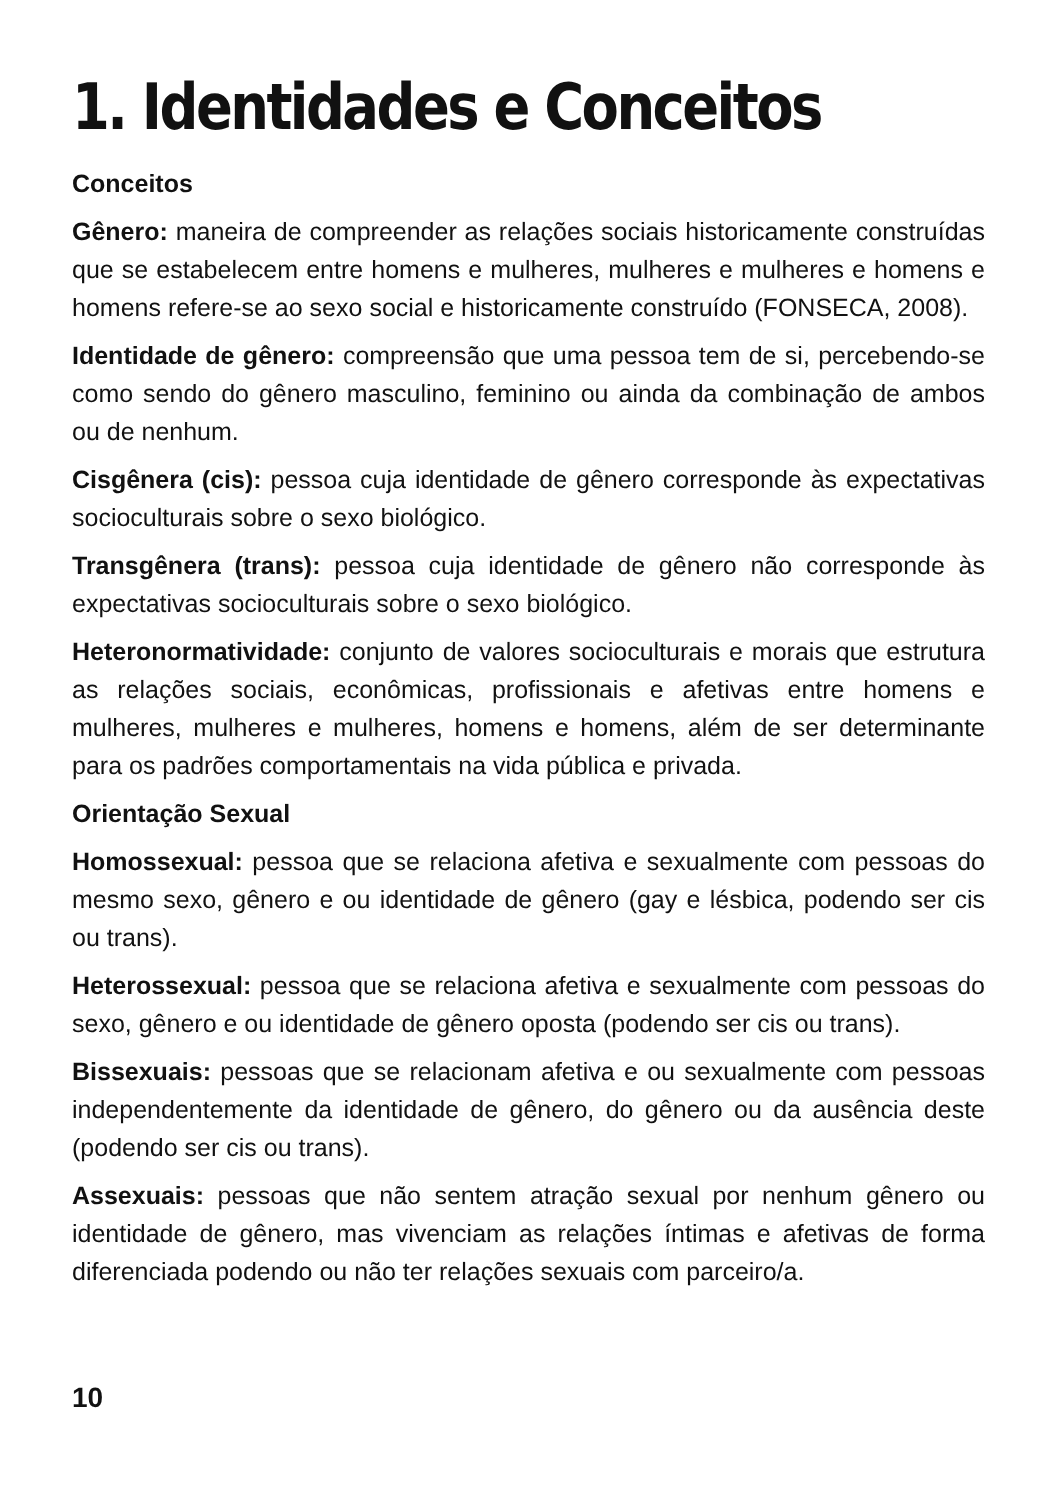1. Identidades e Conceitos
Conceitos
Gênero: maneira de compreender as relações sociais historicamente construídas que se estabelecem entre homens e mulheres, mulheres e mulheres e homens e homens refere-se ao sexo social e historicamente construído (FONSECA, 2008).
Identidade de gênero: compreensão que uma pessoa tem de si, percebendo-se como sendo do gênero masculino, feminino ou ainda da combinação de ambos ou de nenhum.
Cisgênera (cis): pessoa cuja identidade de gênero corresponde às expectativas socioculturais sobre o sexo biológico.
Transgênera (trans): pessoa cuja identidade de gênero não corresponde às expectativas socioculturais sobre o sexo biológico.
Heteronormatividade: conjunto de valores socioculturais e morais que estrutura as relações sociais, econômicas, profissionais e afetivas entre homens e mulheres, mulheres e mulheres, homens e homens, além de ser determinante para os padrões comportamentais na vida pública e privada.
Orientação Sexual
Homossexual: pessoa que se relaciona afetiva e sexualmente com pessoas do mesmo sexo, gênero e ou identidade de gênero (gay e lésbica, podendo ser cis ou trans).
Heterossexual: pessoa que se relaciona afetiva e sexualmente com pessoas do sexo, gênero e ou identidade de gênero oposta (podendo ser cis ou trans).
Bissexuais: pessoas que se relacionam afetiva e ou sexualmente com pessoas independentemente da identidade de gênero, do gênero ou da ausência deste (podendo ser cis ou trans).
Assexuais: pessoas que não sentem atração sexual por nenhum gênero ou identidade de gênero, mas vivenciam as relações íntimas e afetivas de forma diferenciada podendo ou não ter relações sexuais com parceiro/a.
10